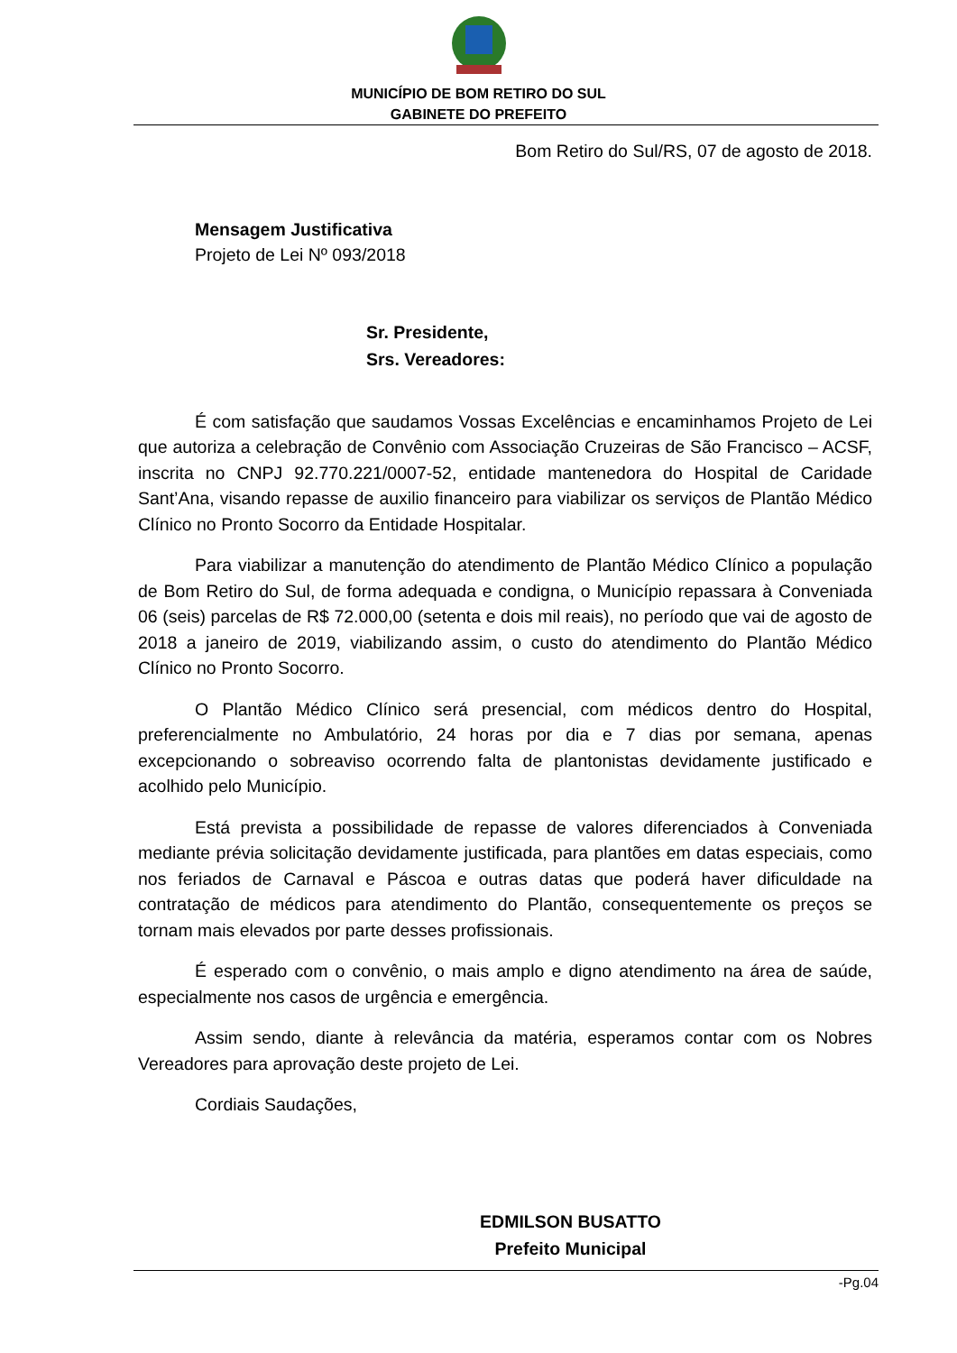MUNICÍPIO DE BOM RETIRO DO SUL
GABINETE DO PREFEITO
Bom Retiro do Sul/RS, 07 de agosto de 2018.
Mensagem Justificativa
Projeto de Lei Nº 093/2018
Sr. Presidente,
Srs. Vereadores:
É com satisfação que saudamos Vossas Excelências e encaminhamos Projeto de Lei que autoriza a celebração de Convênio com Associação Cruzeiras de São Francisco – ACSF, inscrita no CNPJ 92.770.221/0007-52, entidade mantenedora do Hospital de Caridade Sant’Ana, visando repasse de auxilio financeiro para viabilizar os serviços de Plantão Médico Clínico no Pronto Socorro da Entidade Hospitalar.
Para viabilizar a manutenção do atendimento de Plantão Médico Clínico a população de Bom Retiro do Sul, de forma adequada e condigna, o Município repassara à Conveniada 06 (seis) parcelas de R$ 72.000,00 (setenta e dois mil reais), no período que vai de agosto de 2018 a janeiro de 2019, viabilizando assim, o custo do atendimento do Plantão Médico Clínico no Pronto Socorro.
O Plantão Médico Clínico será presencial, com médicos dentro do Hospital, preferencialmente no Ambulatório, 24 horas por dia e 7 dias por semana, apenas excepcionando o sobreaviso ocorrendo falta de plantonistas devidamente justificado e acolhido pelo Município.
Está prevista a possibilidade de repasse de valores diferenciados à Conveniada mediante prévia solicitação devidamente justificada, para plantões em datas especiais, como nos feriados de Carnaval e Páscoa e outras datas que poderá haver dificuldade na contratação de médicos para atendimento do Plantão, consequentemente os preços se tornam mais elevados por parte desses profissionais.
É esperado com o convênio, o mais amplo e digno atendimento na área de saúde, especialmente nos casos de urgência e emergência.
Assim sendo, diante à relevância da matéria, esperamos contar com os Nobres Vereadores para aprovação deste projeto de Lei.
Cordiais Saudações,
EDMILSON BUSATTO
Prefeito Municipal
-Pg.04